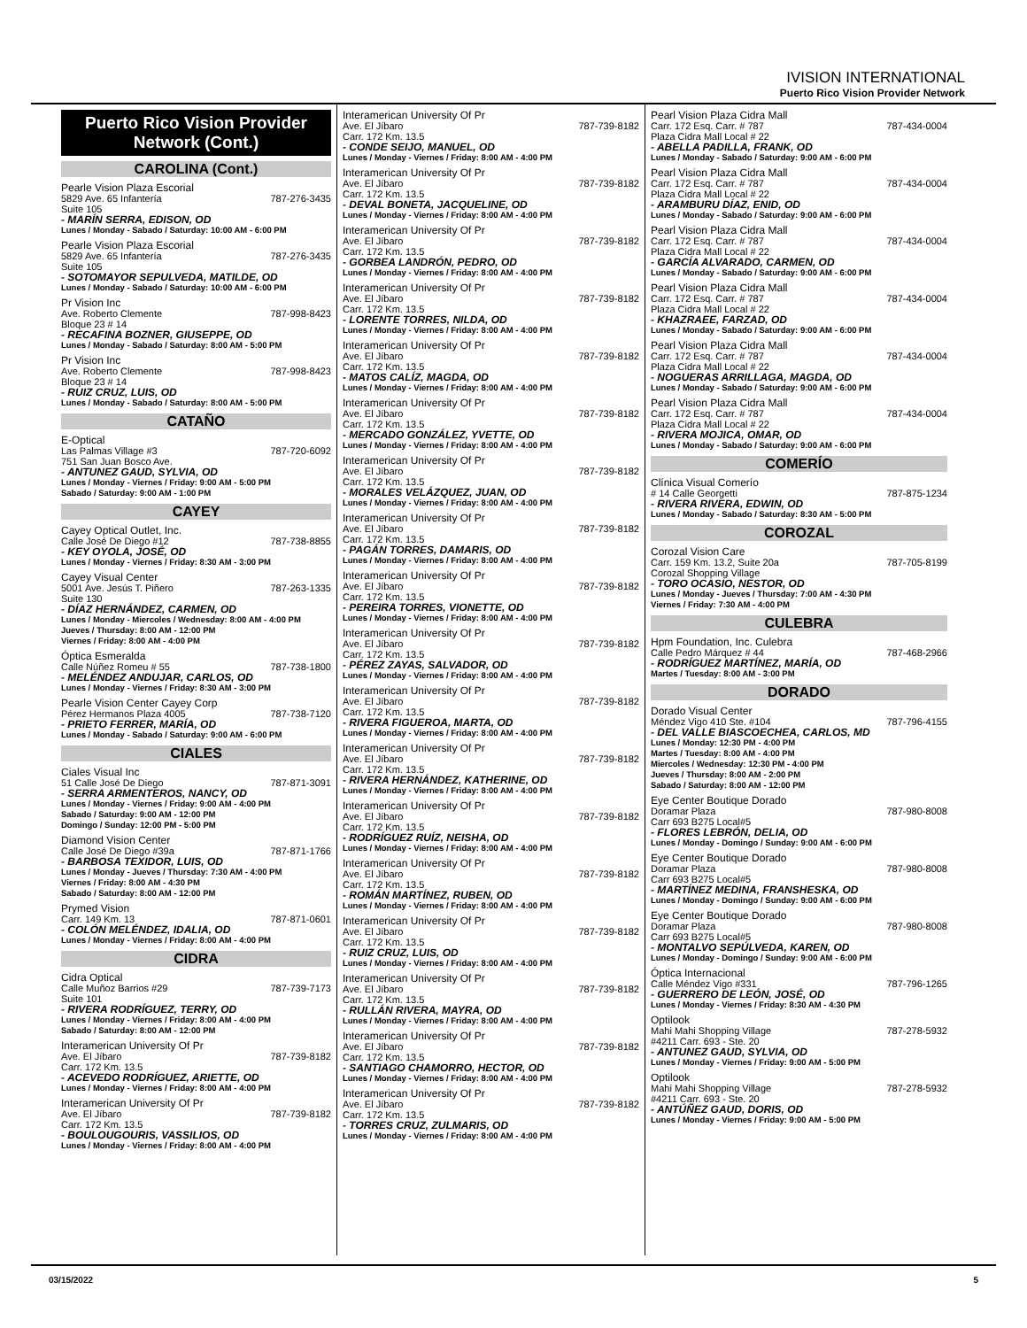IVISION INTERNATIONAL
Puerto Rico Vision Provider Network
Puerto Rico Vision Provider Network (Cont.)
CAROLINA (Cont.)
Pearle Vision Plaza Escorial
5829 Ave. 65 Infantería 787-276-3435
Suite 105
- MARÍN SERRA, EDISON, OD
Lunes / Monday - Sabado / Saturday: 10:00 AM - 6:00 PM
Pearle Vision Plaza Escorial
5829 Ave. 65 Infantería 787-276-3435
Suite 105
- SOTOMAYOR SEPULVEDA, MATILDE, OD
Lunes / Monday - Sabado / Saturday: 10:00 AM - 6:00 PM
Pr Vision Inc
Ave. Roberto Clemente 787-998-8423
Bloque 23 # 14
- RECAFINA BOZNER, GIUSEPPE, OD
Lunes / Monday - Sabado / Saturday: 8:00 AM - 5:00 PM
Pr Vision Inc
Ave. Roberto Clemente 787-998-8423
Bloque 23 # 14
- RUIZ CRUZ, LUIS, OD
Lunes / Monday - Sabado / Saturday: 8:00 AM - 5:00 PM
CATAÑO
E-Optical
Las Palmas Village #3 787-720-6092
751 San Juan Bosco Ave.
- ANTUNEZ GAUD, SYLVIA, OD
Lunes / Monday - Viernes / Friday: 9:00 AM - 5:00 PM
Sabado / Saturday: 9:00 AM - 1:00 PM
CAYEY
Cayey Optical Outlet, Inc.
Calle José De Diego #12 787-738-8855
- KEY OYOLA, JOSÉ, OD
Lunes / Monday - Viernes / Friday: 8:30 AM - 3:00 PM
Cayey Visual Center
5001 Ave. Jesús T. Piñero 787-263-1335
Suite 130
- DÍAZ HERNÁNDEZ, CARMEN, OD
Lunes / Monday - Miercoles / Wednesday: 8:00 AM - 4:00 PM
Jueves / Thursday: 8:00 AM - 12:00 PM
Viernes / Friday: 8:00 AM - 4:00 PM
Óptica Esmeralda
Calle Núñez Romeu # 55 787-738-1800
- MELÉNDEZ ANDUJAR, CARLOS, OD
Lunes / Monday - Viernes / Friday: 8:30 AM - 3:00 PM
Pearle Vision Center Cayey Corp
Pérez Hermanos Plaza 4005 787-738-7120
- PRIETO FERRER, MARÍA, OD
Lunes / Monday - Sabado / Saturday: 9:00 AM - 6:00 PM
CIALES
Ciales Visual Inc
51 Calle José De Diego 787-871-3091
- SERRA ARMENTEROS, NANCY, OD
Lunes / Monday - Viernes / Friday: 9:00 AM - 4:00 PM
Sabado / Saturday: 9:00 AM - 12:00 PM
Domingo / Sunday: 12:00 PM - 5:00 PM
Diamond Vision Center
Calle José De Diego #39a 787-871-1766
- BARBOSA TEXIDOR, LUIS, OD
Lunes / Monday - Jueves / Thursday: 7:30 AM - 4:00 PM
Viernes / Friday: 8:00 AM - 4:30 PM
Sabado / Saturday: 8:00 AM - 12:00 PM
Prymed Vision
Carr. 149 Km. 13 787-871-0601
- COLÓN MELÉNDEZ, IDALIA, OD
Lunes / Monday - Viernes / Friday: 8:00 AM - 4:00 PM
CIDRA
Cidra Optical
Calle Muñoz Barrios #29 787-739-7173
Suite 101
- RIVERA RODRÍGUEZ, TERRY, OD
Lunes / Monday - Viernes / Friday: 8:00 AM - 4:00 PM
Sabado / Saturday: 8:00 AM - 12:00 PM
Interamerican University Of Pr
Ave. El Jíbaro 787-739-8182
Carr. 172 Km. 13.5
- ACEVEDO RODRÍGUEZ, ARIETTE, OD
Lunes / Monday - Viernes / Friday: 8:00 AM - 4:00 PM
Interamerican University Of Pr
Ave. El Jíbaro 787-739-8182
Carr. 172 Km. 13.5
- BOULOUGOURIS, VASSILIOS, OD
Lunes / Monday - Viernes / Friday: 8:00 AM - 4:00 PM
Interamerican University Of Pr
Ave. El Jíbaro 787-739-8182
Carr. 172 Km. 13.5
- CONDE SEIJO, MANUEL, OD
Lunes / Monday - Viernes / Friday: 8:00 AM - 4:00 PM
Interamerican University Of Pr
Ave. El Jíbaro 787-739-8182
Carr. 172 Km. 13.5
- DEVAL BONETA, JACQUELINE, OD
Lunes / Monday - Viernes / Friday: 8:00 AM - 4:00 PM
Interamerican University Of Pr
Ave. El Jíbaro 787-739-8182
Carr. 172 Km. 13.5
- GORBEA LANDRÓN, PEDRO, OD
Lunes / Monday - Viernes / Friday: 8:00 AM - 4:00 PM
Interamerican University Of Pr
Ave. El Jíbaro 787-739-8182
Carr. 172 Km. 13.5
- LORENTE TORRES, NILDA, OD
Lunes / Monday - Viernes / Friday: 8:00 AM - 4:00 PM
Interamerican University Of Pr
Ave. El Jíbaro 787-739-8182
Carr. 172 Km. 13.5
- MATOS CALÍZ, MAGDA, OD
Lunes / Monday - Viernes / Friday: 8:00 AM - 4:00 PM
Interamerican University Of Pr
Ave. El Jíbaro 787-739-8182
Carr. 172 Km. 13.5
- MERCADO GONZÁLEZ, YVETTE, OD
Lunes / Monday - Viernes / Friday: 8:00 AM - 4:00 PM
Interamerican University Of Pr
Ave. El Jíbaro 787-739-8182
Carr. 172 Km. 13.5
- MORALES VELÁZQUEZ, JUAN, OD
Lunes / Monday - Viernes / Friday: 8:00 AM - 4:00 PM
Interamerican University Of Pr
Ave. El Jíbaro 787-739-8182
Carr. 172 Km. 13.5
- PAGÁN TORRES, DAMARIS, OD
Lunes / Monday - Viernes / Friday: 8:00 AM - 4:00 PM
Interamerican University Of Pr
Ave. El Jíbaro 787-739-8182
Carr. 172 Km. 13.5
- PEREIRA TORRES, VIONETTE, OD
Lunes / Monday - Viernes / Friday: 8:00 AM - 4:00 PM
Interamerican University Of Pr
Ave. El Jíbaro 787-739-8182
Carr. 172 Km. 13.5
- PÉREZ ZAYAS, SALVADOR, OD
Lunes / Monday - Viernes / Friday: 8:00 AM - 4:00 PM
Interamerican University Of Pr
Ave. El Jíbaro 787-739-8182
Carr. 172 Km. 13.5
- RIVERA FIGUEROA, MARTA, OD
Lunes / Monday - Viernes / Friday: 8:00 AM - 4:00 PM
Interamerican University Of Pr
Ave. El Jíbaro 787-739-8182
Carr. 172 Km. 13.5
- RIVERA HERNÁNDEZ, KATHERINE, OD
Lunes / Monday - Viernes / Friday: 8:00 AM - 4:00 PM
Interamerican University Of Pr
Ave. El Jíbaro 787-739-8182
Carr. 172 Km. 13.5
- RODRÍGUEZ RUÍZ, NEISHA, OD
Lunes / Monday - Viernes / Friday: 8:00 AM - 4:00 PM
Interamerican University Of Pr
Ave. El Jíbaro 787-739-8182
Carr. 172 Km. 13.5
- ROMÁN MARTÍNEZ, RUBEN, OD
Lunes / Monday - Viernes / Friday: 8:00 AM - 4:00 PM
Interamerican University Of Pr
Ave. El Jíbaro 787-739-8182
Carr. 172 Km. 13.5
- RUIZ CRUZ, LUIS, OD
Lunes / Monday - Viernes / Friday: 8:00 AM - 4:00 PM
Interamerican University Of Pr
Ave. El Jíbaro 787-739-8182
Carr. 172 Km. 13.5
- RULLÁN RIVERA, MAYRA, OD
Lunes / Monday - Viernes / Friday: 8:00 AM - 4:00 PM
Interamerican University Of Pr
Ave. El Jíbaro 787-739-8182
Carr. 172 Km. 13.5
- SANTIAGO CHAMORRO, HECTOR, OD
Lunes / Monday - Viernes / Friday: 8:00 AM - 4:00 PM
Interamerican University Of Pr
Ave. El Jíbaro 787-739-8182
Carr. 172 Km. 13.5
- TORRES CRUZ, ZULMARIS, OD
Lunes / Monday - Viernes / Friday: 8:00 AM - 4:00 PM
Pearl Vision Plaza Cidra Mall
Carr. 172 Esq. Carr. # 787 787-434-0004
Plaza Cidra Mall Local # 22
- ABELLA PADILLA, FRANK, OD
Lunes / Monday - Sabado / Saturday: 9:00 AM - 6:00 PM
Pearl Vision Plaza Cidra Mall
Carr. 172 Esq. Carr. # 787 787-434-0004
Plaza Cidra Mall Local # 22
- ARAMBURU DÍAZ, ENID, OD
Lunes / Monday - Sabado / Saturday: 9:00 AM - 6:00 PM
Pearl Vision Plaza Cidra Mall
Carr. 172 Esq. Carr. # 787 787-434-0004
Plaza Cidra Mall Local # 22
- GARCÍA ALVARADO, CARMEN, OD
Lunes / Monday - Sabado / Saturday: 9:00 AM - 6:00 PM
Pearl Vision Plaza Cidra Mall
Carr. 172 Esq. Carr. # 787 787-434-0004
Plaza Cidra Mall Local # 22
- KHAZRAEE, FARZAD, OD
Lunes / Monday - Sabado / Saturday: 9:00 AM - 6:00 PM
Pearl Vision Plaza Cidra Mall
Carr. 172 Esq. Carr. # 787 787-434-0004
Plaza Cidra Mall Local # 22
- NOGUERAS ARRILLAGA, MAGDA, OD
Lunes / Monday - Sabado / Saturday: 9:00 AM - 6:00 PM
Pearl Vision Plaza Cidra Mall
Carr. 172 Esq. Carr. # 787 787-434-0004
Plaza Cidra Mall Local # 22
- RIVERA MOJICA, OMAR, OD
Lunes / Monday - Sabado / Saturday: 9:00 AM - 6:00 PM
COMERÍO
Clínica Visual Comerío
# 14 Calle Georgetti 787-875-1234
- RIVERA RIVERA, EDWIN, OD
Lunes / Monday - Sabado / Saturday: 8:30 AM - 5:00 PM
COROZAL
Corozal Vision Care
Carr. 159 Km. 13.2, Suite 20a 787-705-8199
Corozal Shopping Village
- TORO OCASIO, NESTOR, OD
Lunes / Monday - Jueves / Thursday: 7:00 AM - 4:30 PM
Viernes / Friday: 7:30 AM - 4:00 PM
CULEBRA
Hpm Foundation, Inc. Culebra
Calle Pedro Márquez # 44 787-468-2966
- RODRÍGUEZ MARTÍNEZ, MARÍA, OD
Martes / Tuesday: 8:00 AM - 3:00 PM
DORADO
Dorado Visual Center
Méndez Vigo 410 Ste. #104 787-796-4155
- DEL VALLE BIASCOECHEA, CARLOS, MD
Lunes / Monday: 12:30 PM - 4:00 PM
Martes / Tuesday: 8:00 AM - 4:00 PM
Miercoles / Wednesday: 12:30 PM - 4:00 PM
Jueves / Thursday: 8:00 AM - 2:00 PM
Sabado / Saturday: 8:00 AM - 12:00 PM
Eye Center Boutique Dorado
Doramar Plaza 787-980-8008
Carr 693 B275 Local#5
- FLORES LEBRÓN, DELIA, OD
Lunes / Monday - Domingo / Sunday: 9:00 AM - 6:00 PM
Eye Center Boutique Dorado
Doramar Plaza 787-980-8008
Carr 693 B275 Local#5
- MARTÍNEZ MEDINA, FRANSHESKA, OD
Lunes / Monday - Domingo / Sunday: 9:00 AM - 6:00 PM
Eye Center Boutique Dorado
Doramar Plaza 787-980-8008
Carr 693 B275 Local#5
- MONTALVO SEPÚLVEDA, KAREN, OD
Lunes / Monday - Domingo / Sunday: 9:00 AM - 6:00 PM
Óptica Internacional
Calle Méndez Vigo #331 787-796-1265
- GUERRERO DE LEÓN, JOSÉ, OD
Lunes / Monday - Viernes / Friday: 8:30 AM - 4:30 PM
Optilook
Mahi Mahi Shopping Village 787-278-5932
#4211 Carr. 693 - Ste. 20
- ANTUNEZ GAUD, SYLVIA, OD
Lunes / Monday - Viernes / Friday: 9:00 AM - 5:00 PM
Optilook
Mahi Mahi Shopping Village 787-278-5932
#4211 Carr. 693 - Ste. 20
- ANTÚÑEZ GAUD, DORIS, OD
Lunes / Monday - Viernes / Friday: 9:00 AM - 5:00 PM
03/15/2022 5